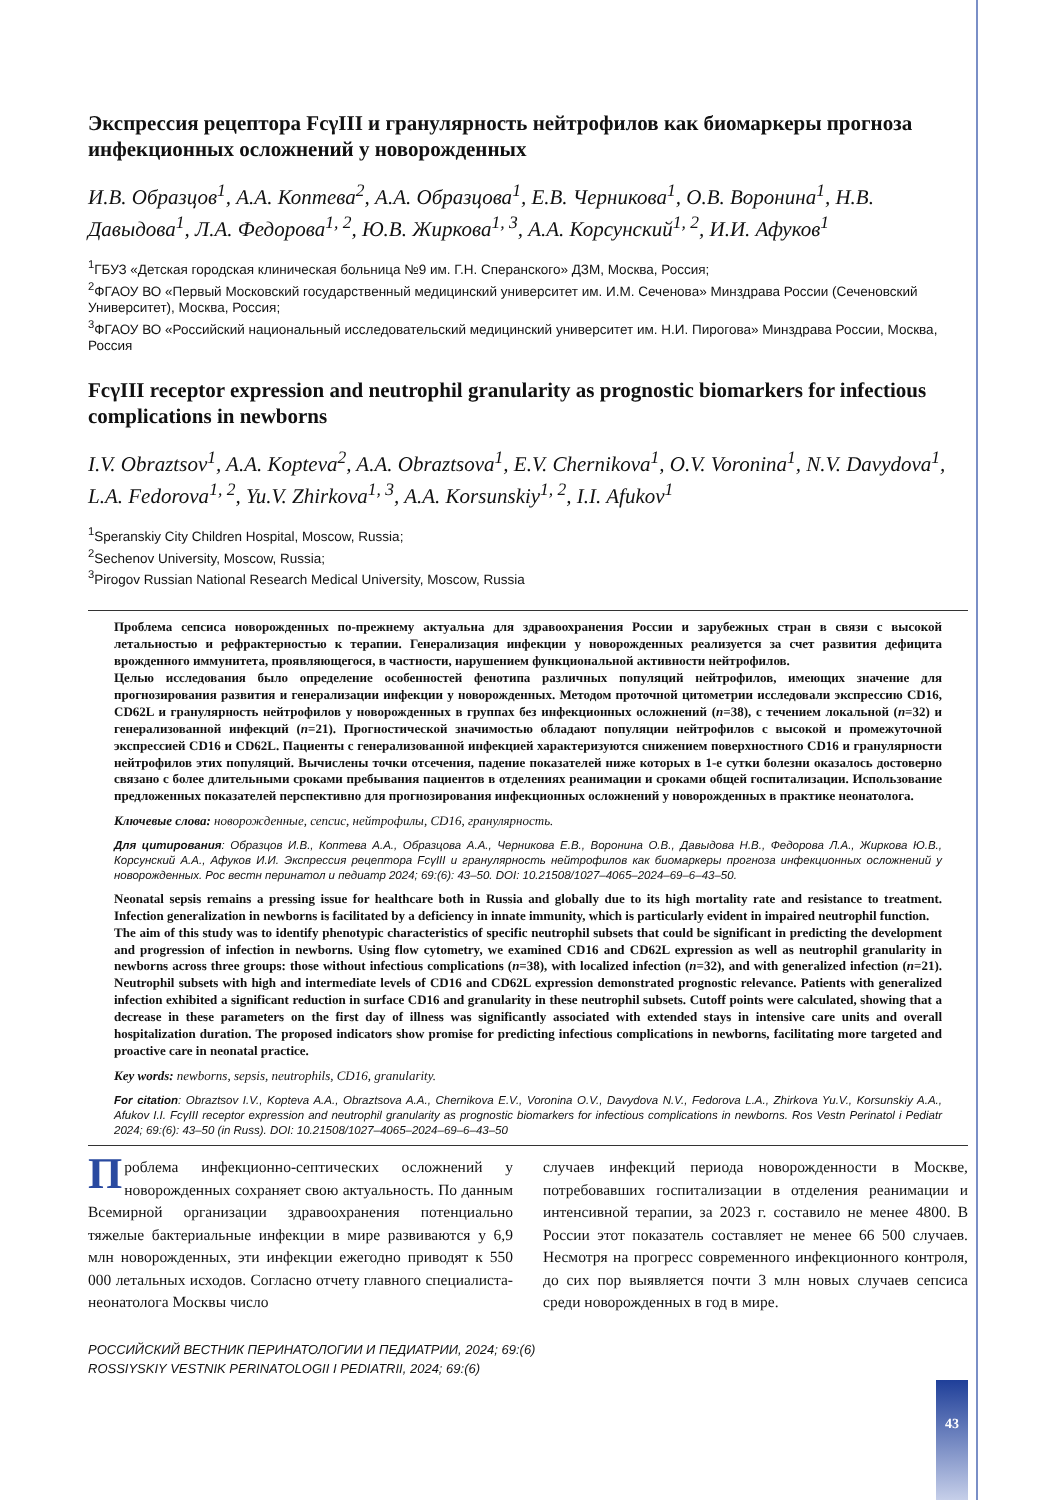Экспрессия рецептора FcγIII и гранулярность нейтрофилов как биомаркеры прогноза инфекционных осложнений у новорожденных
И.В. Образцов<sup>1</sup>, А.А. Коптева<sup>2</sup>, А.А. Образцова<sup>1</sup>, Е.В. Черникова<sup>1</sup>, О.В. Воронина<sup>1</sup>, Н.В. Давыдова<sup>1</sup>, Л.А. Федорова<sup>1, 2</sup>, Ю.В. Жиркова<sup>1, 3</sup>, А.А. Корсунский<sup>1, 2</sup>, И.И. Афуков<sup>1</sup>
<sup>1</sup> ГБУЗ «Детская городская клиническая больница №9 им. Г.Н. Сперанского» ДЗМ, Москва, Россия;
<sup>2</sup> ФГАОУ ВО «Первый Московский государственный медицинский университет им. И.М. Сеченова» Минздрава России (Сеченовский Университет), Москва, Россия;
<sup>3</sup> ФГАОУ ВО «Российский национальный исследовательский медицинский университет им. Н.И. Пирогова» Минздрава России, Москва, Россия
FcγIII receptor expression and neutrophil granularity as prognostic biomarkers for infectious complications in newborns
I.V. Obraztsov<sup>1</sup>, A.A. Kopteva<sup>2</sup>, A.A. Obraztsova<sup>1</sup>, E.V. Chernikova<sup>1</sup>, O.V. Voronina<sup>1</sup>, N.V. Davydova<sup>1</sup>, L.A. Fedorova<sup>1, 2</sup>, Yu.V. Zhirkova<sup>1, 3</sup>, A.A. Korsunskiy<sup>1, 2</sup>, I.I. Afukov<sup>1</sup>
<sup>1</sup> Speranskiy City Children Hospital, Moscow, Russia;
<sup>2</sup> Sechenov University, Moscow, Russia;
<sup>3</sup> Pirogov Russian National Research Medical University, Moscow, Russia
Проблема сепсиса новорожденных по-прежнему актуальна для здравоохранения России и зарубежных стран в связи с высокой летальностью и рефрактерностью к терапии. Генерализация инфекции у новорожденных реализуется за счет развития дефицита врожденного иммунитета, проявляющегося, в частности, нарушением функциональной активности нейтрофилов.
Целью исследования было определение особенностей фенотипа различных популяций нейтрофилов, имеющих значение для прогнозирования развития и генерализации инфекции у новорожденных. Методом проточной цитометрии исследовали экспрессию CD16, CD62L и гранулярность нейтрофилов у новорожденных в группах без инфекционных осложнений (n=38), с течением локальной (n=32) и генерализованной инфекций (n=21). Прогностической значимостью обладают популяции нейтрофилов с высокой и промежуточной экспрессией CD16 и CD62L. Пациенты с генерализованной инфекцией характеризуются снижением поверхностного CD16 и гранулярности нейтрофилов этих популяций. Вычислены точки отсечения, падение показателей ниже которых в 1-е сутки болезни оказалось достоверно связано с более длительными сроками пребывания пациентов в отделениях реанимации и сроками общей госпитализации. Использование предложенных показателей перспективно для прогнозирования инфекционных осложнений у новорожденных в практике неонатолога.
Ключевые слова: новорожденные, сепсис, нейтрофилы, CD16, гранулярность.
Для цитирования: Образцов И.В., Коптева А.А., Образцова А.А., Черникова Е.В., Воронина О.В., Давыдова Н.В., Федорова Л.А., Жиркова Ю.В., Корсунский А.А., Афуков И.И. Экспрессия рецептора FcγIII и гранулярность нейтрофилов как биомаркеры прогноза инфекционных осложнений у новорожденных. Рос вестн перинатол и педиатр 2024; 69:(6): 43–50. DOI: 10.21508/1027–4065–2024–69–6–43–50.
Neonatal sepsis remains a pressing issue for healthcare both in Russia and globally due to its high mortality rate and resistance to treatment. Infection generalization in newborns is facilitated by a deficiency in innate immunity, which is particularly evident in impaired neutrophil function.
The aim of this study was to identify phenotypic characteristics of specific neutrophil subsets that could be significant in predicting the development and progression of infection in newborns. Using flow cytometry, we examined CD16 and CD62L expression as well as neutrophil granularity in newborns across three groups: those without infectious complications (n=38), with localized infection (n=32), and with generalized infection (n=21). Neutrophil subsets with high and intermediate levels of CD16 and CD62L expression demonstrated prognostic relevance. Patients with generalized infection exhibited a significant reduction in surface CD16 and granularity in these neutrophil subsets. Cutoff points were calculated, showing that a decrease in these parameters on the first day of illness was significantly associated with extended stays in intensive care units and overall hospitalization duration. The proposed indicators show promise for predicting infectious complications in newborns, facilitating more targeted and proactive care in neonatal practice.
Key words: newborns, sepsis, neutrophils, CD16, granularity.
For citation: Obraztsov I.V., Kopteva A.A., Obraztsova A.A., Chernikova E.V., Voronina O.V., Davydova N.V., Fedorova L.A., Zhirkova Yu.V., Korsunskiy A.A., Afukov I.I. FcγIII receptor expression and neutrophil granularity as prognostic biomarkers for infectious complications in newborns. Ros Vestn Perinatol i Pediatr 2024; 69:(6): 43–50 (in Russ). DOI: 10.21508/1027–4065–2024–69–6–43–50
Проблема инфекционно-септических осложнений у новорожденных сохраняет свою актуальность. По данным Всемирной организации здравоохранения потенциально тяжелые бактериальные инфекции в мире развиваются у 6,9 млн новорожденных, эти инфекции ежегодно приводят к 550 000 летальных исходов. Согласно отчету главного специалиста-неонатолога Москвы число
случаев инфекций периода новорожденности в Москве, потребовавших госпитализации в отделения реанимации и интенсивной терапии, за 2023 г. составило не менее 4800. В России этот показатель составляет не менее 66 500 случаев. Несмотря на прогресс современного инфекционного контроля, до сих пор выявляется почти 3 млн новых случаев сепсиса среди новорожденных в год в мире.
РОССИЙСКИЙ ВЕСТНИК ПЕРИНАТОЛОГИИ И ПЕДИАТРИИ, 2024; 69:(6)
ROSSIYSKIY VESTNIK PERINATOLOGII I PEDIATRII, 2024; 69:(6)
43